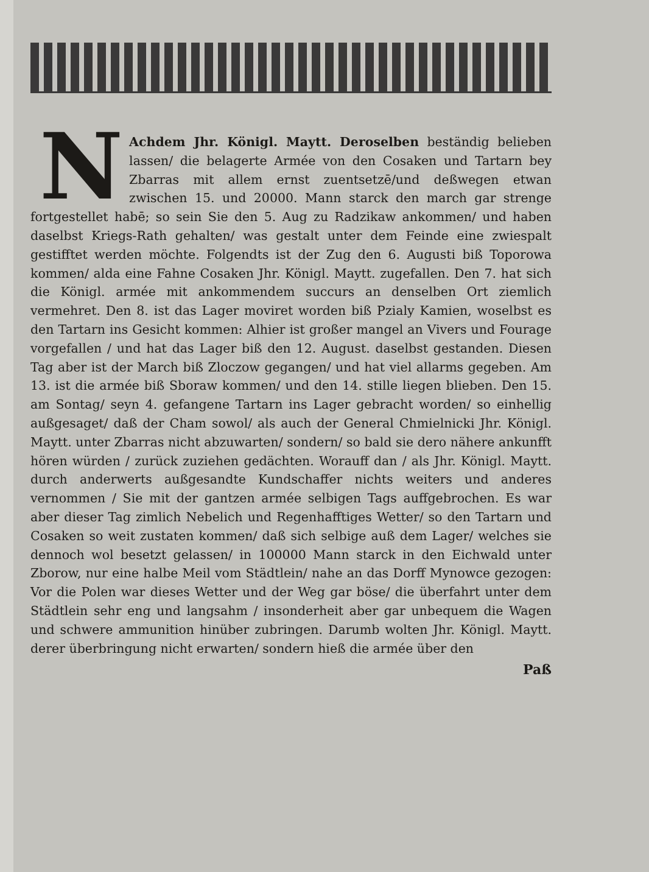NAchdem Jhr. Königl. Maytt. Deroselben beständig belieben lassen/ die belagerte Armée von den Cosaken und Tartarn bey Zbarras mit allem ernst zuentsetzē/und deßwegen etwan zwischen 15. und 20000. Mann starck den march gar strenge fortgestellet habē; so sein Sie den 5. Aug zu Radzikaw ankommen/ und haben daselbst Kriegs-Rath gehalten/ was gestalt unter dem Feinde eine zwiespalt gestifftet werden möchte. Folgendts ist der Zug den 6. Augusti biß Toporowa kommen/ alda eine Fahne Cosaken Jhr. Königl. Maytt. zugefallen. Den 7. hat sich die Königl. armée mit ankommendem succurs an denselben Ort ziemlich vermehret. Den 8. ist das Lager moviret worden biß Pzialy Kamien, woselbst es den Tartarn ins Gesicht kommen: Alhier ist großer mangel an Vivers und Fourage vorgefallen / und hat das Lager biß den 12. August. daselbst gestanden. Diesen Tag aber ist der March biß Zloczow gegangen/ und hat viel allarms gegeben. Am 13. ist die armée biß Sboraw kommen/ und den 14. stille liegen blieben. Den 15. am Sontag/ seyn 4. gefangene Tartarn ins Lager gebracht worden/ so einhellig außgesaget/ daß der Cham sowol/ als auch der General Chmielnicki Jhr. Königl. Maytt. unter Zbarras nicht abzuwarten/ sondern/ so bald sie dero nähere ankunfft hören würden / zurück zuziehen gedächten. Worauff dan / als Jhr. Königl. Maytt. durch anderwerts außgesandte Kundschaffer nichts weiters und anderes vernommen / Sie mit der gantzen armée selbigen Tags auffgebrochen. Es war aber dieser Tag zimlich Nebelich und Regenhafftiges Wetter/ so den Tartarn und Cosaken so weit zustaten kommen/ daß sich selbige auß dem Lager/ welches sie dennoch wol besetzt gelassen/ in 100000 Mann starck in den Eichwald unter Zborow, nur eine halbe Meil vom Städtlein/ nahe an das Dorff Mynowce gezogen: Vor die Polen war dieses Wetter und der Weg gar böse/ die überfahrt unter dem Städtlein sehr eng und langsahm / insonderheit aber gar unbequem die Wagen und schwere ammunition hinüber zubringen. Darumb wolten Jhr. Königl. Maytt. derer überbringung nicht erwarten/ sondern hieß die armée über den
Paß